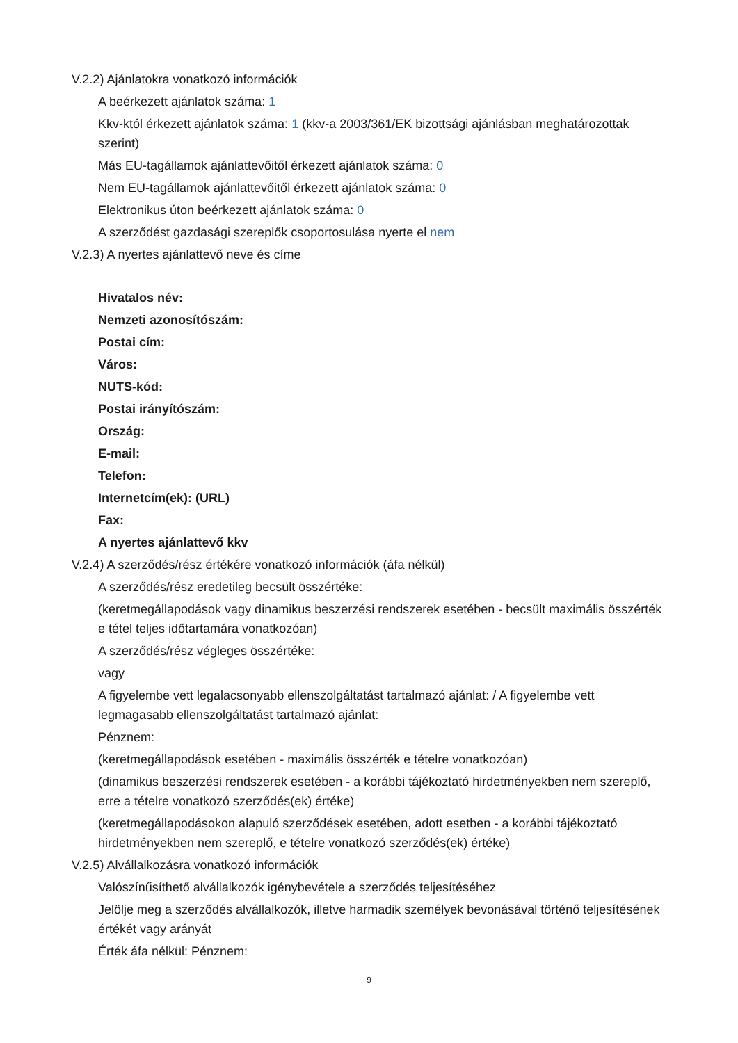V.2.2) Ajánlatokra vonatkozó információk
A beérkezett ajánlatok száma: 1
Kkv-któl érkezett ajánlatok száma: 1 (kkv-a 2003/361/EK bizottsági ajánlásban meghatározottak szerint)
Más EU-tagállamok ajánlattevőitől érkezett ajánlatok száma: 0
Nem EU-tagállamok ajánlattevőitől érkezett ajánlatok száma: 0
Elektronikus úton beérkezett ajánlatok száma: 0
A szerződést gazdasági szereplők csoportosulása nyerte el nem
V.2.3) A nyertes ajánlattevő neve és címe
Hivatalos név:
Nemzeti azonosítószám:
Postai cím:
Város:
NUTS-kód:
Postai irányítószám:
Ország:
E-mail:
Telefon:
Internetcím(ek): (URL)
Fax:
A nyertes ajánlattevő kkv
V.2.4) A szerződés/rész értékére vonatkozó információk (áfa nélkül)
A szerződés/rész eredetileg becsült összértéke:
(keretmegállapodások vagy dinamikus beszerzési rendszerek esetében - becsült maximális összérték e tétel teljes időtartamára vonatkozóan)
A szerződés/rész végleges összértéke:
vagy
A figyelembe vett legalacsonyabb ellenszolgáltatást tartalmazó ajánlat: / A figyelembe vett legmagasabb ellenszolgáltatást tartalmazó ajánlat:
Pénznem:
(keretmegállapodások esetében - maximális összérték e tételre vonatkozóan)
(dinamikus beszerzési rendszerek esetében - a korábbi tájékoztató hirdetményekben nem szereplő, erre a tételre vonatkozó szerződés(ek) értéke)
(keretmegállapodásokon alapuló szerződések esetében, adott esetben - a korábbi tájékoztató hirdetményekben nem szereplő, e tételre vonatkozó szerződés(ek) értéke)
V.2.5) Alvállalkozásra vonatkozó információk
Valószínűsíthető alvállalkozók igénybevétele a szerződés teljesítéséhez
Jelölje meg a szerződés alvállalkozók, illetve harmadik személyek bevonásával történő teljesítésének értékét vagy arányát
Érték áfa nélkül: Pénznem:
9